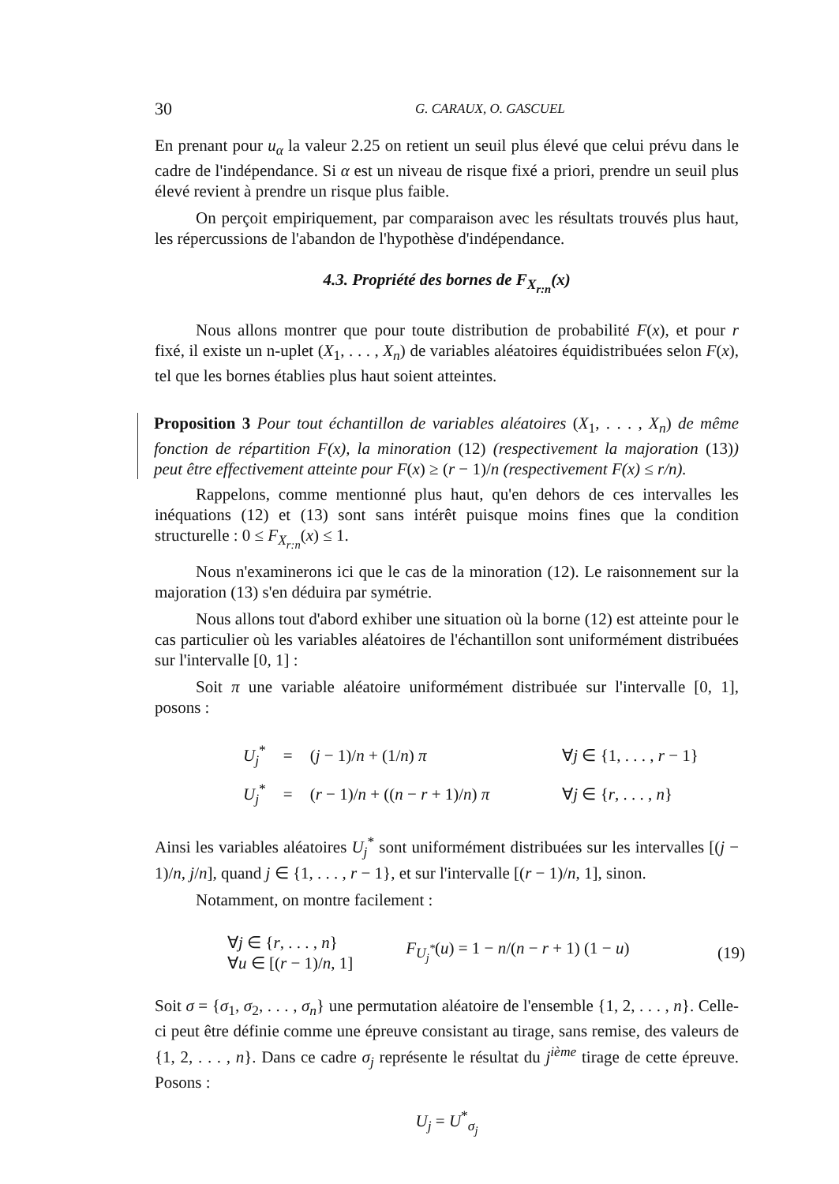30 G. CARAUX, O. GASCUEL
En prenant pour u<sub>α</sub> la valeur 2.25 on retient un seuil plus élevé que celui prévu dans le cadre de l'indépendance. Si α est un niveau de risque fixé a priori, prendre un seuil plus élevé revient à prendre un risque plus faible.
On perçoit empiriquement, par comparaison avec les résultats trouvés plus haut, les répercussions de l'abandon de l'hypothèse d'indépendance.
4.3. Propriété des bornes de F<sub>X<sub>r:n</sub></sub>(x)
Nous allons montrer que pour toute distribution de probabilité F(x), et pour r fixé, il existe un n-uplet (X<sub>1</sub>, . . . , X<sub>n</sub>) de variables aléatoires équidistribuées selon F(x), tel que les bornes établies plus haut soient atteintes.
Proposition 3 Pour tout échantillon de variables aléatoires (X<sub>1</sub>, . . . , X<sub>n</sub>) de même fonction de répartition F(x), la minoration (12) (respectivement la majoration (13)) peut être effectivement atteinte pour F(x) ≥ (r − 1)/n (respectivement F(x) ≤ r/n).
Rappelons, comme mentionné plus haut, qu'en dehors de ces intervalles les inéquations (12) et (13) sont sans intérêt puisque moins fines que la condition structurelle : 0 ≤ F<sub>X<sub>r:n</sub></sub>(x) ≤ 1.
Nous n'examinerons ici que le cas de la minoration (12). Le raisonnement sur la majoration (13) s'en déduira par symétrie.
Nous allons tout d'abord exhiber une situation où la borne (12) est atteinte pour le cas particulier où les variables aléatoires de l'échantillon sont uniformément distribuées sur l'intervalle [0, 1] :
Soit π une variable aléatoire uniformément distribuée sur l'intervalle [0, 1], posons :
| U<sub>j</sub><sup>*</sup> | = | ( j − 1)/ n + (1/ n ) π | ∀ j ∈ {1, . . . , r − 1} |
| U<sub>j</sub><sup>*</sup> | = | ( r − 1)/ n + (( n − r + 1)/ n ) π | ∀ j ∈ { r , . . . , n } |
Ainsi les variables aléatoires U<sub>j</sub><sup>*</sup> sont uniformément distribuées sur les intervalles [(j − 1)/n, j/n], quand j ∈ {1, . . . , r − 1}, et sur l'intervalle [(r − 1)/n, 1], sinon.
Notamment, on montre facilement :
| ∀ j ∈ { r , . . . , n } ∀ u ∈ [( r − 1)/ n , 1] | F<sub>U<sub>j</sub><sup>*</sup></sub> ( u ) = 1 − n /( n − r + 1) (1 − u ) | (19) |
Soit σ = {σ<sub>1</sub>, σ<sub>2</sub>, . . . , σ<sub>n</sub>} une permutation aléatoire de l'ensemble {1, 2, . . . , n}. Celle-ci peut être définie comme une épreuve consistant au tirage, sans remise, des valeurs de {1, 2, . . . , n}. Dans ce cadre σ<sub>j</sub> représente le résultat du j<sup>ième</sup> tirage de cette épreuve. Posons :
U<sub>j</sub> = U<sup>*</sup><sub>σ<sub>j</sub></sub>